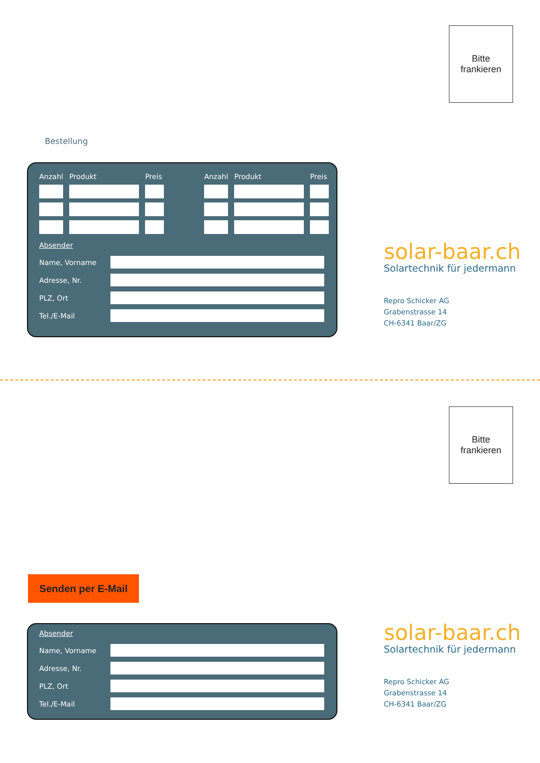Bitte
frankieren
Bestellung
| Anzahl | Produkt | Preis | | Anzahl | Produkt | Preis |
| --- | --- | --- | --- | --- | --- | --- |
Absender
Name, Vorname
Adresse, Nr.
PLZ, Ort
Tel./E-Mail
solar-baar.ch
Solartechnik für jedermann
Repro Schicker AG
Grabenstrasse 14
CH-6341 Baar/ZG
Bitte
frankieren
Senden per E-Mail
Absender
Name, Vorname
Adresse, Nr.
PLZ, Ort
Tel./E-Mail
solar-baar.ch
Solartechnik für jedermann
Repro Schicker AG
Grabenstrasse 14
CH-6341 Baar/ZG